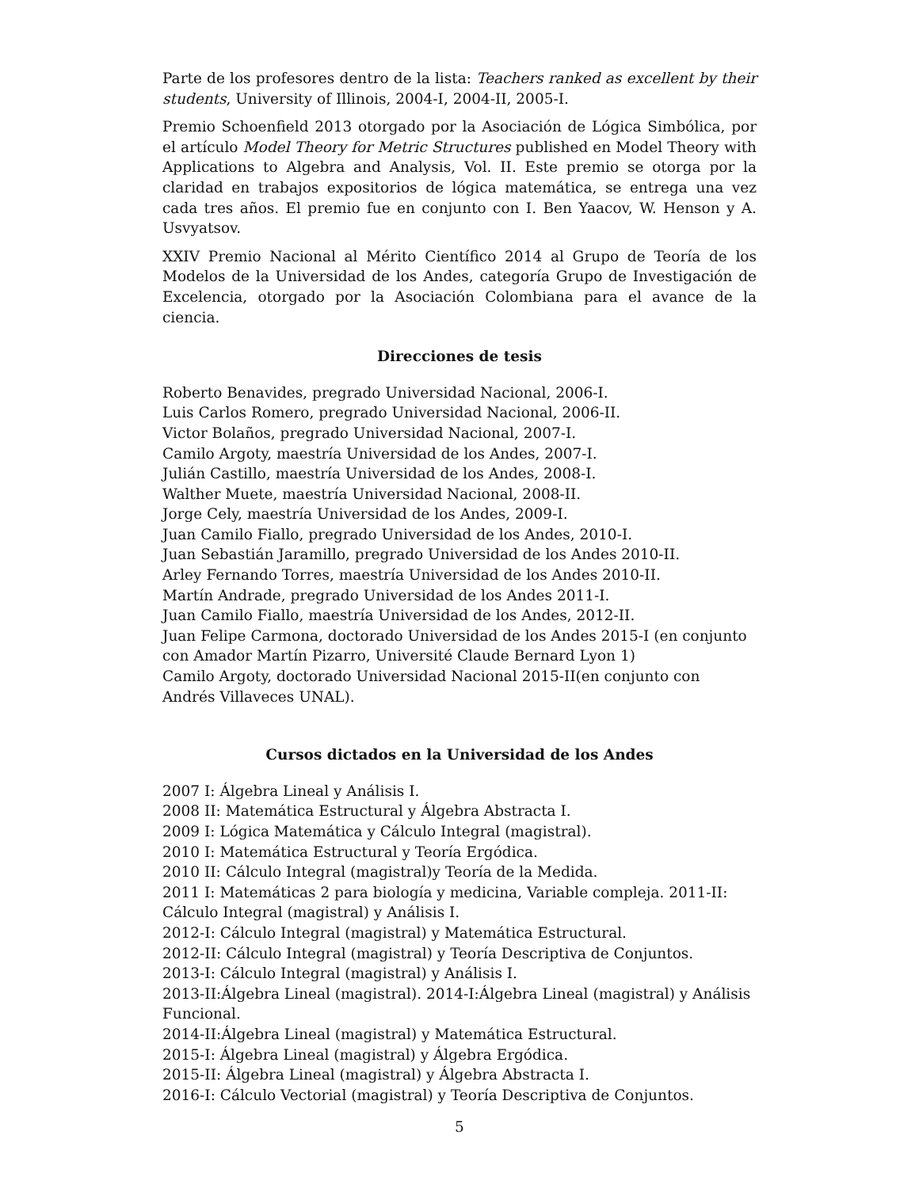Parte de los profesores dentro de la lista: Teachers ranked as excellent by their students, University of Illinois, 2004-I, 2004-II, 2005-I.
Premio Schoenfield 2013 otorgado por la Asociación de Lógica Simbólica, por el artículo Model Theory for Metric Structures published en Model Theory with Applications to Algebra and Analysis, Vol. II. Este premio se otorga por la claridad en trabajos expositorios de lógica matemática, se entrega una vez cada tres años. El premio fue en conjunto con I. Ben Yaacov, W. Henson y A. Usvyatsov.
XXIV Premio Nacional al Mérito Científico 2014 al Grupo de Teoría de los Modelos de la Universidad de los Andes, categoría Grupo de Investigación de Excelencia, otorgado por la Asociación Colombiana para el avance de la ciencia.
Direcciones de tesis
Roberto Benavides, pregrado Universidad Nacional, 2006-I.
Luis Carlos Romero, pregrado Universidad Nacional, 2006-II.
Victor Bolaños, pregrado Universidad Nacional, 2007-I.
Camilo Argoty, maestría Universidad de los Andes, 2007-I.
Julián Castillo, maestría Universidad de los Andes, 2008-I.
Walther Muete, maestría Universidad Nacional, 2008-II.
Jorge Cely, maestría Universidad de los Andes, 2009-I.
Juan Camilo Fiallo, pregrado Universidad de los Andes, 2010-I.
Juan Sebastián Jaramillo, pregrado Universidad de los Andes 2010-II.
Arley Fernando Torres, maestría Universidad de los Andes 2010-II.
Martín Andrade, pregrado Universidad de los Andes 2011-I.
Juan Camilo Fiallo, maestría Universidad de los Andes, 2012-II.
Juan Felipe Carmona, doctorado Universidad de los Andes 2015-I (en conjunto con Amador Martín Pizarro, Université Claude Bernard Lyon 1)
Camilo Argoty, doctorado Universidad Nacional 2015-II(en conjunto con Andrés Villaveces UNAL).
Cursos dictados en la Universidad de los Andes
2007 I: Álgebra Lineal y Análisis I.
2008 II: Matemática Estructural y Álgebra Abstracta I.
2009 I: Lógica Matemática y Cálculo Integral (magistral).
2010 I: Matemática Estructural y Teoría Ergódica.
2010 II: Cálculo Integral (magistral)y Teoría de la Medida.
2011 I: Matemáticas 2 para biología y medicina, Variable compleja. 2011-II: Cálculo Integral (magistral) y Análisis I.
2012-I: Cálculo Integral (magistral) y Matemática Estructural.
2012-II: Cálculo Integral (magistral) y Teoría Descriptiva de Conjuntos.
2013-I: Cálculo Integral (magistral) y Análisis I.
2013-II:Álgebra Lineal (magistral). 2014-I:Álgebra Lineal (magistral) y Análisis Funcional.
2014-II:Álgebra Lineal (magistral) y Matemática Estructural.
2015-I: Álgebra Lineal (magistral) y Álgebra Ergódica.
2015-II: Álgebra Lineal (magistral) y Álgebra Abstracta I.
2016-I: Cálculo Vectorial (magistral) y Teoría Descriptiva de Conjuntos.
5